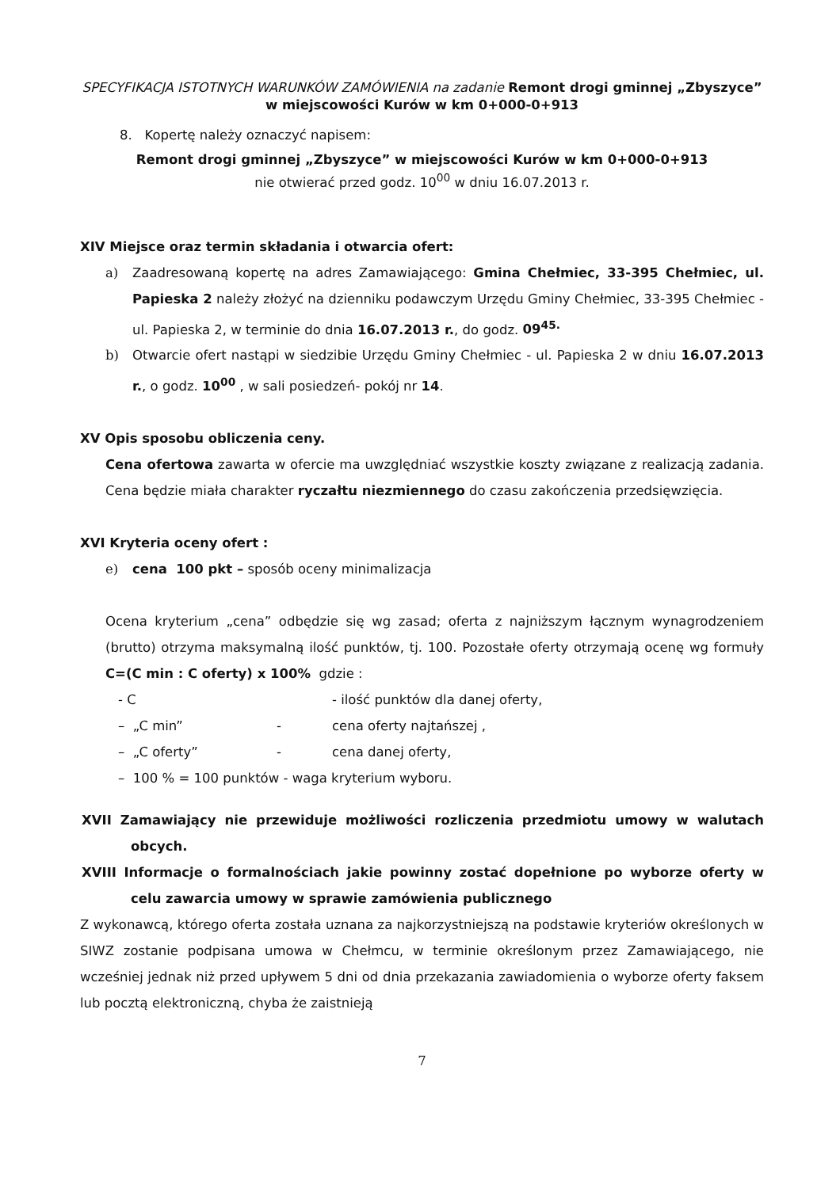SPECYFIKACJA ISTOTNYCH WARUNKÓW ZAMÓWIENIA na zadanie Remont drogi gminnej „Zbyszyce” w miejscowości Kurów w km 0+000-0+913
8. Kopertę należy oznaczyć napisem:
Remont drogi gminnej „Zbyszyce” w miejscowości Kurów w km 0+000-0+913
nie otwierać przed godz. 10<sup>00</sup> w dniu 16.07.2013 r.
XIV Miejsce oraz termin składania i otwarcia ofert:
a) Zaadresowaną kopertę na adres Zamawiającego: Gmina Chełmiec, 33-395 Chełmiec, ul. Papieska 2 należy złożyć na dzienniku podawczym Urzędu Gminy Chełmiec, 33-395 Chełmiec - ul. Papieska 2, w terminie do dnia 16.07.2013 r., do godz. 09<sup>45.</sup>
b) Otwarcie ofert nastąpi w siedzibie Urzędu Gminy Chełmiec - ul. Papieska 2 w dniu 16.07.2013 r., o godz. 10<sup>00</sup> , w sali posiedzeń- pokój nr 14.
XV Opis sposobu obliczenia ceny.
Cena ofertowa zawarta w ofercie ma uwzględniać wszystkie koszty związane z realizacją zadania. Cena będzie miała charakter ryczałtu niezmiennego do czasu zakończenia przedsięwzięcia.
XVI Kryteria oceny ofert :
e) cena 100 pkt – sposób oceny minimalizacja
Ocena kryterium „cena” odbędzie się wg zasad; oferta z najniższym łącznym wynagrodzeniem (brutto) otrzyma maksymalną ilość punktów, tj. 100. Pozostałe oferty otrzymają ocenę wg formuły C=(C min : C oferty) x 100% gdzie :
- C - ilość punktów dla danej oferty,
– „C min” - cena oferty najtańszej ,
– „C oferty” - cena danej oferty,
– 100 % = 100 punktów - waga kryterium wyboru.
XVII Zamawiający nie przewiduje możliwości rozliczenia przedmiotu umowy w walutach obcych.
XVIII Informacje o formalnościach jakie powinny zostać dopełnione po wyborze oferty w celu zawarcia umowy w sprawie zamówienia publicznego
Z wykonawcą, którego oferta została uznana za najkorzystniejszą na podstawie kryteriów określonych w SIWZ zostanie podpisana umowa w Chełmcu, w terminie określonym przez Zamawiającego, nie wcześniej jednak niż przed upływem 5 dni od dnia przekazania zawiadomienia o wyborze oferty faksem lub pocztą elektroniczną, chyba że zaistnieją
7